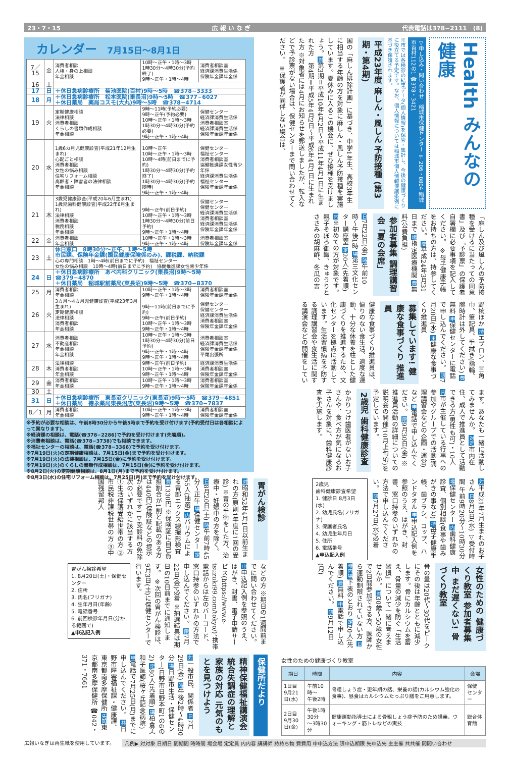23・7・15 広 報 い な ぎ 代表電話は378−2111　(8)
カレンダー 7月15日〜8月1日
| 7／15 | 金 | 消費者相談 人権・身の上相談 年金相談 | 10時〜正午・1時〜3時 1時30分〜4時30分(予約終了) 9時〜正午・1時〜4時 | 消費者相談室 経済課消費生活係 保険年金課年金係 |
| 16 | 土 | | | |
| 17 | 日 | ＋休日急病診療所 菊池医院(百村)9時〜5時 ☎378−3333 | | |
| 18 | 月 | ＋休日急病診療所 松本医院(東長沼)9時〜5時 ☎377−6027 ＋休日薬局 薬局コスモ(大丸)9時〜5時 ☎378−4714 | | |
| 19 | 火 | 定期健康相談 法律相談 消費者相談 くらしの書類作成相談 年金相談 | 9時〜11時(予約必要) 9時〜正午(予約必要) 10時〜正午・1時〜3時 1時30分〜4時30分(予約必要) 9時〜正午・1時〜4時 | 保健センター 経済課消費生活係 消費者相談室 経済課消費生活係 保険年金課年金係 |
| 20 | 水 | 1歳6カ月児健康診査(平成21年12月生まれ) 心配ごと相談 消費者相談 女性の悩み相談 住宅リフォーム相談 高齢者・障害者の法律相談 年金相談 | 10時〜正午 10時〜正午・1時〜3時 10時〜4時(前日までに予約) 1時30分〜4時30分(予約終了) 1時30分〜4時30分(予約随時) 9時〜正午・1時〜4時 | 保健センター 福祉センター 消費者相談室 協働推進課女性青少年係 経済課消費生活係 福祉センター 保険年金課年金係 |
| 21 | 木 | 3歳児健康診査(平成20年6月生まれ) 1歳児歯科健康診査(平成22年6月生まれ) 法律相談 消費者相談 税務相談 年金相談 | 9時〜正午(前日予約) 10時〜正午・1時〜3時 1時30分〜4時30分(前日予約) 9時〜正午・1時〜4時 | 保健センター 保健センター 経済課消費生活係 消費者相談室 経済課消費生活係 保険年金課年金係 |
| 22 | 金 | 消費者相談 年金相談 | 10時〜正午・1時〜3時 9時〜正午・1時〜4時 | 消費者相談室 保険年金課年金係 |
| 23 | 土 | 休日窓口 8時30分〜正午、1時〜5時 市民課、保険年金課(国民健康保険係のみ)、課税課、納税課 心の専門相談 1時〜4時(前日までに予約) 福祉センター 女性の悩み相談 10時〜4時(前日までに予約) 協働推進課女性青少年係 | | |
| 24 | 日 | ＋休日急病診療所 あべ内科クリニック(東長沼)9時〜5時 ☎379−4870 ＋休日薬局 稲城駅前薬局(東長沼)9時〜5時 ☎370−8370 | | |
| 25 | 月 | 消費者相談 年金相談 | 10時〜正午・1時〜3時 9時〜正午・1時〜4時 | 消費者相談室 保険年金課年金係 |
| 26 | 火 | 3カ月〜4カ月児健康診査(平成23年3月生まれ) 定期健康相談 法律相談 消費者相談 年金相談 | 9時〜11時(前日までに予約) 9時〜正午(前日予約) 10時〜正午・1時〜3時 9時〜正午・1時〜4時 | 保健センター 保健センター 経済課消費生活係 消費者相談室 保険年金課年金係 |
| 27 | 水 | 消費者相談 不動産相談 年金相談 年金相談 | 10時〜正午・1時〜3時 1時30分〜4時30分(前日予約) 9時〜正午・1時〜4時 9時〜正午・1時〜4時 | 消費者相談室 経済課消費生活係 保険年金課年金係 平尾出張所 |
| 28 | 木 | 法律相談 消費者相談 年金相談 | 9時〜正午(前日予約) 10時〜正午・1時〜3時 9時〜正午・1時〜4時 | 経済課消費生活係 消費者相談室 保険年金課年金係 |
| 29 | 金 | 消費者相談 年金相談 | 10時〜正午・1時〜3時 9時〜正午・1時〜4時 | 消費者相談室 保険年金課年金係 |
| 30 | 土 | | | |
| 31 | 日 | ＋休日急病診療所 東長沼クリニック(東長沼)9時〜5時 ☎379−4851 ＋休日薬局 徳永薬局東長沼店(東長沼)9時〜5時 ☎370−7837 | | |
| 8／1 | 月 | 消費者相談 年金相談 | 10時〜正午・1時〜3時 9時〜正午・1時〜4時 | 消費者相談室 保険年金課年金係 |
※予約が必要な相談は、午前8時30分から午後5時まで予約を受け付けます(予約受付日は各相談によって異なります)。
※経済課の相談は、電話(☎378−2286)で予約を受け付けます(先着順)。
※消費者相談は、電話(☎378−3738)でも相談できます。
※福祉センターの相談は、電話(☎378−3366)で予約を受け付けます。
※7月19日(火)の定期健康相談は、7月15日(金)まで予約を受け付けます。
※7月19日(火)の法律相談は、7月15日(金)に予約を受け付けます。
※7月19日(火)のくらしの書類作成相談は、7月15日(金)に予約を受け付けます。
※8月2日(火)の定期健康相談は、8月1日(月)まで予約を受け付けます。
※8月3日(水)の住宅リフォーム相談は、7月25日(月)まで予約を受け付けます。
Health みんなの健康
▽申し込み・問い合わせ　稲城市保健センター 〒206・0804 稲城市百村112の1 ☎378・3421
※市では各検診の結果データ(個人情報)を保管・集計し、今後の健康づくりに役立てる予定です。なお、個人情報については稲城市個人情報保護条例に基づき保護されます。
平成23年度 麻しん・風しん 予防接種 (第3期・第4期)
国の「麻しん排除計画」に基づき、中学1年生、高校3年生に相当する年齢の方を対象に麻しん・風しん予防接種を実施しています。夏休みに入るこの機会に、ぜひ接種を受けましょう。対第3期＝平成10年4月2日〜平成11年4月1日に生まれた方　第4期＝平成5年4月2日〜平成6年4月1日に生まれた方 ※対象者には4月にお知らせを郵送しましたが、転入などで予診票がない場合は、保健センターまで問い合わせてください。 ※保護者が同伴しない場合は、
「麻しん及び風しんの予防接種を受けるに当たっての同意書」及び「予診票」の保護者自署欄に必要事項を記入してください。 ※母子健康手帳をお持ちの方は、持参してください。 間平成24年3月31日まで 場指定医療機関 費無料(公費負担)
参加者募集 調理講習会「夏の会席」
日7月22日(金) 時午前10時〜午後1時 場第三文化センター講座室 定20人(先着順) 内※初めての方が対象です。親子そぼろ御飯、きゅうりとささみの胡麻酢、冬瓜の吉
野椀ほか 持エプロン、三角巾、筆記具、手拭き(指輪、腕時計は外してください) 費無料 申保健センターに電話で申し込んでください。 限7月20日(水) 主健康な食事づくり推進員
募集しています! 健康な食事づくり 推進員
健康な食事づくり推進員は、偏りのない食生活、適度な運動、十分な休養を柱とした健康づくりを推進するため、文化センターを拠点に活動しています。生活習慣病を予防する調理講習会や食生活に関する講演会などの開催をしてい
ます。あなたも一緒に活動してみませんか。 対定市内在住、成人で推進員として活動できる方(男性も可)・10人 内市が主催している行事への参加やグループでの活動(調理講習会などの企画・運営)など 申電話で申し込んでください。 限9月30日(金) ※推進員活動の詳細についての説明会の開催(10月上旬頃)を予定しています。
2歳児 歯科健康診査
かかりつけ歯医者がないお子さんや、食べ方が気になるお子さんを対象に、歯科健康診査を実施します。
対平成21年7月生まれのお子さん 日8月3日(水) ▽受付時間 午前9時20分〜10時30分 場保健センター 内歯科健康診査、個別相談(食事や歯みがきの事など) 持母子健康手帳、歯ブラシ、コップ、ハンドタオル 申申込記入例を参照のうえ、はがき、封書、窓口持参のいずれかの方法で申し込んでください。 限7月27日(水)必着 2歳児
歯科健康診査希望
1. 健診日 8月3日(水)
2. 幼児氏名(フリガナ)
3. 保護者氏名
4. 幼児生年月日
5. 住所
6. 電話番号
▲申込記入例
女性のための 健康づくり教室 参加者募集中 まだ遅くない! 骨づくり教室
骨の量は20代〜30代をピークにその後は年齢とともに減少します。骨にカルシウムを蓄え、骨量の減少を防ぐ「生活習慣」について一緒に考えませんか。 対30歳〜50歳の女性で2日間参加できる方、医師から運動制限されていない方 日時内場下表のとおり 定20人(先着順) 費無料 申電話で申し込んでください。 限9月12日(月)
女性のための健康づくり教室
| 期日 | 時間 | 内容 | 会場 |
| --- | --- | --- | --- |
| 1日目 9月21日(水) | 午前10時〜 午後2時 | 骨粗しょう症・更年期の話、栄養の話(カルシウム強化の食事)、昼食はカルシウムたっぷり膳をご用意します。 | 保健 センター |
| 2日目 9月30日(金) | 午後1時30分 〜3時30分 | 健康運動指導士による骨粗しょう症予防のため講義、ウォーキング・筋トレなどの実技 | 総合体育館 |
胃がん検診
対昭和52年4月1日以前生まれの方(原則1年度に1回の受診) ※胃の手術をした方、治療中・妊娠中の方を除く。 日8月20日(土) 時午前7時45分〜正午 場保健センター 定55人(抽選) 内バリウムによる胃部エックス線撮影検査 費1330円 ※保険証に自己負担割合が1割と記載のある方は440円(保険証などの提示が必要です) ▽受診料の免除 次のいずれかに該当する方 ①生活保護受給世帯の方 ②市民税非課税世帯の方 ③中国残留邦人
などの方 ※期日の1週間前までに問い合わせてください。 申申込記入例を参照のうえ、はがき、封書、電子申請サービス(https://www.e-tsuzuki99.com/tokyo/)、携帯電話からは左のバーコード、窓口持参のいずれかの方法で申し込んでください。 限7月22日(金)必着 ※抽選結果は期日の10日前までに通知します。 ※次回の胃がん検診は、9月3日(土)に保健センターで行います。 胃がん検診希望
1. 8月20日(土)・保健センター
2. 住所
3. 氏名(フリガナ)
4. 生年月日(年齢)
5. 電話番号
6. 前回検診年月日(分かる範囲で)
▲申込記入例
保健所だより
精神保健福祉講演会 統合失調症の理解と家族の対応 元気のもとを見つけよう
対一般市民、関係者 日7月29日(金) 時午後2時〜4時30分 場日野市生活・保健センター(日野市日野本町1の6の2) 定80人(先着順) 講柏倉美和子医師(桜ヶ丘記念病院) 申電話で7月25日(月)までに申し込んでください。 共日野市障害福祉課・健康課、東京都南多摩保健所 先問東京都南多摩保健所 ☎042・371・7661
広報いなぎは再生紙を使用しています。 凡例▶ 対対象 日期日 間期間 時時間 場会場 定定員 内内容 講講師 持持ち物 費費用 申申込方法 限申込期限 先申込先 主主催 共共催 問問い合わせ